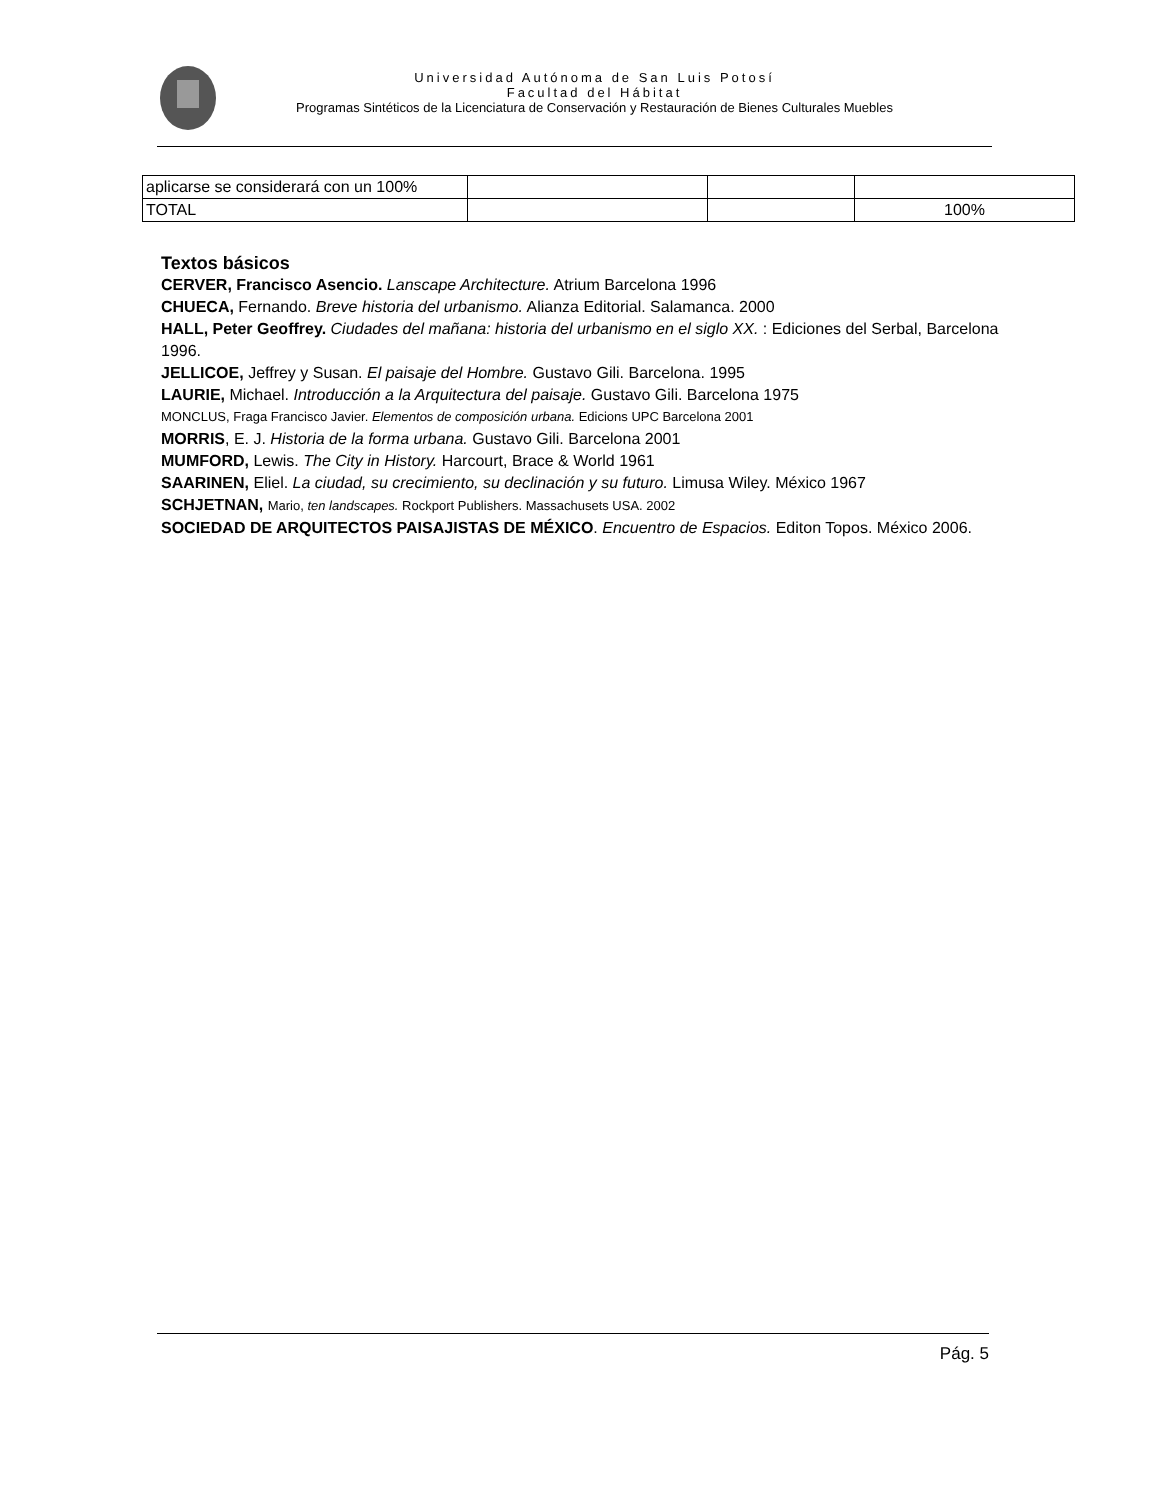Universidad Autónoma de San Luis Potosí
Facultad del Hábitat
Programas Sintéticos de la Licenciatura de Conservación y Restauración de Bienes Culturales Muebles
| aplicarse se considerará con un 100% | | | |
| TOTAL | | | 100% |
Textos básicos
CERVER, Francisco Asencio. Lanscape Architecture. Atrium Barcelona 1996
CHUECA, Fernando. Breve historia del urbanismo. Alianza Editorial. Salamanca. 2000
HALL, Peter Geoffrey. Ciudades del mañana: historia del urbanismo en el siglo XX. : Ediciones del Serbal, Barcelona 1996.
JELLICOE, Jeffrey y Susan. El paisaje del Hombre. Gustavo Gili. Barcelona. 1995
LAURIE, Michael. Introducción a la Arquitectura del paisaje. Gustavo Gili. Barcelona 1975
MONCLUS, Fraga Francisco Javier. Elementos de composición urbana. Edicions UPC Barcelona 2001
MORRIS, E. J. Historia de la forma urbana. Gustavo Gili. Barcelona 2001
MUMFORD, Lewis. The City in History. Harcourt, Brace & World 1961
SAARINEN, Eliel. La ciudad, su crecimiento, su declinación y su futuro. Limusa Wiley. México 1967
SCHJETNAN, Mario, ten landscapes. Rockport Publishers. Massachusets USA. 2002
SOCIEDAD DE ARQUITECTOS PAISAJISTAS DE MÉXICO. Encuentro de Espacios. Editon Topos. México 2006.
Pág. 5